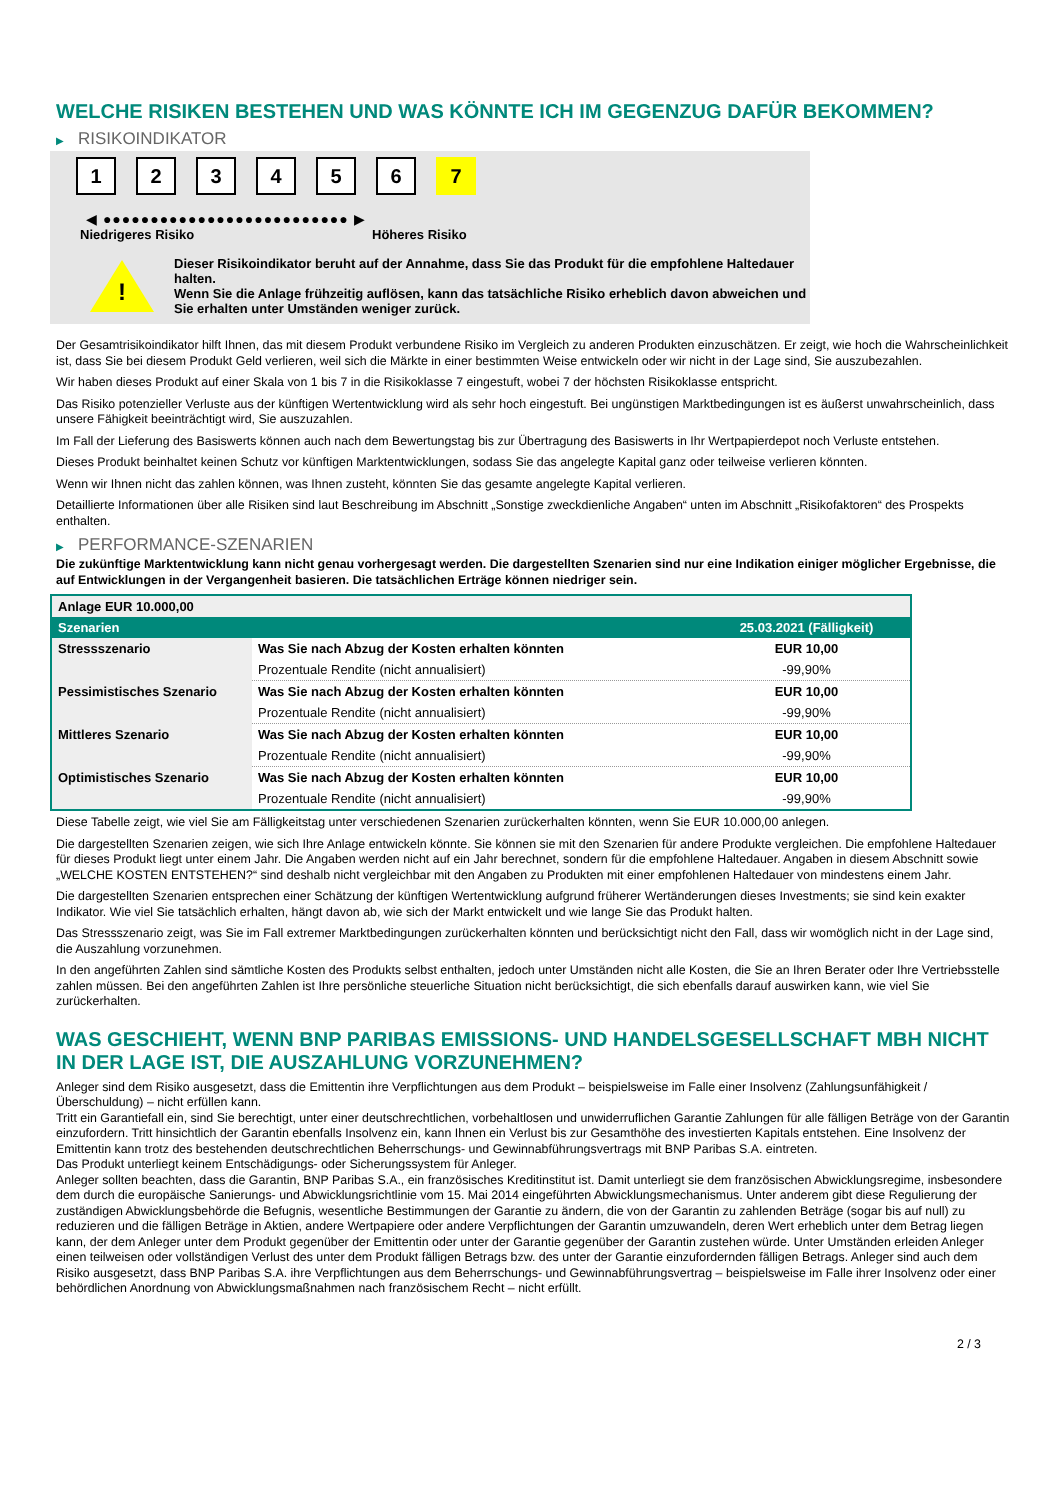WELCHE RISIKEN BESTEHEN UND WAS KÖNNTE ICH IM GEGENZUG DAFÜR BEKOMMEN?
▶ RISIKOINDIKATOR
1 2 3 4 5 6 7
◀ ●●●●●●●●●●●●●●●●●●●●●●●●●● ▶
Niedrigeres Risiko Höheres Risiko
!
Dieser Risikoindikator beruht auf der Annahme, dass Sie das Produkt für die empfohlene Haltedauer halten.
Wenn Sie die Anlage frühzeitig auflösen, kann das tatsächliche Risiko erheblich davon abweichen und Sie erhalten unter Umständen weniger zurück.
Der Gesamtrisikoindikator hilft Ihnen, das mit diesem Produkt verbundene Risiko im Vergleich zu anderen Produkten einzuschätzen. Er zeigt, wie hoch die Wahrscheinlichkeit ist, dass Sie bei diesem Produkt Geld verlieren, weil sich die Märkte in einer bestimmten Weise entwickeln oder wir nicht in der Lage sind, Sie auszubezahlen.
Wir haben dieses Produkt auf einer Skala von 1 bis 7 in die Risikoklasse 7 eingestuft, wobei 7 der höchsten Risikoklasse entspricht.
Das Risiko potenzieller Verluste aus der künftigen Wertentwicklung wird als sehr hoch eingestuft. Bei ungünstigen Marktbedingungen ist es äußerst unwahrscheinlich, dass unsere Fähigkeit beeinträchtigt wird, Sie auszuzahlen.
Im Fall der Lieferung des Basiswerts können auch nach dem Bewertungstag bis zur Übertragung des Basiswerts in Ihr Wertpapierdepot noch Verluste entstehen.
Dieses Produkt beinhaltet keinen Schutz vor künftigen Marktentwicklungen, sodass Sie das angelegte Kapital ganz oder teilweise verlieren könnten.
Wenn wir Ihnen nicht das zahlen können, was Ihnen zusteht, könnten Sie das gesamte angelegte Kapital verlieren.
Detaillierte Informationen über alle Risiken sind laut Beschreibung im Abschnitt „Sonstige zweckdienliche Angaben“ unten im Abschnitt „Risikofaktoren“ des Prospekts enthalten.
▶ PERFORMANCE-SZENARIEN
Die zukünftige Marktentwicklung kann nicht genau vorhergesagt werden. Die dargestellten Szenarien sind nur eine Indikation einiger möglicher Ergebnisse, die auf Entwicklungen in der Vergangenheit basieren. Die tatsächlichen Erträge können niedriger sein.
| Anlage EUR 10.000,00 | | |
| --- | --- | --- |
| Szenarien | | 25.03.2021 (Fälligkeit) |
| Stressszenario | Was Sie nach Abzug der Kosten erhalten könnten | EUR 10,00 |
| | Prozentuale Rendite (nicht annualisiert) | -99,90% |
| Pessimistisches Szenario | Was Sie nach Abzug der Kosten erhalten könnten | EUR 10,00 |
| | Prozentuale Rendite (nicht annualisiert) | -99,90% |
| Mittleres Szenario | Was Sie nach Abzug der Kosten erhalten könnten | EUR 10,00 |
| | Prozentuale Rendite (nicht annualisiert) | -99,90% |
| Optimistisches Szenario | Was Sie nach Abzug der Kosten erhalten könnten | EUR 10,00 |
| | Prozentuale Rendite (nicht annualisiert) | -99,90% |
Diese Tabelle zeigt, wie viel Sie am Fälligkeitstag unter verschiedenen Szenarien zurückerhalten könnten, wenn Sie EUR 10.000,00 anlegen.
Die dargestellten Szenarien zeigen, wie sich Ihre Anlage entwickeln könnte. Sie können sie mit den Szenarien für andere Produkte vergleichen. Die empfohlene Haltedauer für dieses Produkt liegt unter einem Jahr. Die Angaben werden nicht auf ein Jahr berechnet, sondern für die empfohlene Haltedauer. Angaben in diesem Abschnitt sowie „WELCHE KOSTEN ENTSTEHEN?“ sind deshalb nicht vergleichbar mit den Angaben zu Produkten mit einer empfohlenen Haltedauer von mindestens einem Jahr.
Die dargestellten Szenarien entsprechen einer Schätzung der künftigen Wertentwicklung aufgrund früherer Wertänderungen dieses Investments; sie sind kein exakter Indikator. Wie viel Sie tatsächlich erhalten, hängt davon ab, wie sich der Markt entwickelt und wie lange Sie das Produkt halten.
Das Stressszenario zeigt, was Sie im Fall extremer Marktbedingungen zurückerhalten könnten und berücksichtigt nicht den Fall, dass wir womöglich nicht in der Lage sind, die Auszahlung vorzunehmen.
In den angeführten Zahlen sind sämtliche Kosten des Produkts selbst enthalten, jedoch unter Umständen nicht alle Kosten, die Sie an Ihren Berater oder Ihre Vertriebsstelle zahlen müssen. Bei den angeführten Zahlen ist Ihre persönliche steuerliche Situation nicht berücksichtigt, die sich ebenfalls darauf auswirken kann, wie viel Sie zurückerhalten.
WAS GESCHIEHT, WENN BNP PARIBAS EMISSIONS- UND HANDELSGESELLSCHAFT MBH NICHT IN DER LAGE IST, DIE AUSZAHLUNG VORZUNEHMEN?
Anleger sind dem Risiko ausgesetzt, dass die Emittentin ihre Verpflichtungen aus dem Produkt – beispielsweise im Falle einer Insolvenz (Zahlungsunfähigkeit / Überschuldung) – nicht erfüllen kann.
Tritt ein Garantiefall ein, sind Sie berechtigt, unter einer deutschrechtlichen, vorbehaltlosen und unwiderruflichen Garantie Zahlungen für alle fälligen Beträge von der Garantin einzufordern. Tritt hinsichtlich der Garantin ebenfalls Insolvenz ein, kann Ihnen ein Verlust bis zur Gesamthöhe des investierten Kapitals entstehen. Eine Insolvenz der Emittentin kann trotz des bestehenden deutschrechtlichen Beherrschungs- und Gewinnabführungsvertrags mit BNP Paribas S.A. eintreten.
Das Produkt unterliegt keinem Entschädigungs- oder Sicherungssystem für Anleger.
Anleger sollten beachten, dass die Garantin, BNP Paribas S.A., ein französisches Kreditinstitut ist. Damit unterliegt sie dem französischen Abwicklungsregime, insbesondere dem durch die europäische Sanierungs- und Abwicklungsrichtlinie vom 15. Mai 2014 eingeführten Abwicklungsmechanismus. Unter anderem gibt diese Regulierung der zuständigen Abwicklungsbehörde die Befugnis, wesentliche Bestimmungen der Garantie zu ändern, die von der Garantin zu zahlenden Beträge (sogar bis auf null) zu reduzieren und die fälligen Beträge in Aktien, andere Wertpapiere oder andere Verpflichtungen der Garantin umzuwandeln, deren Wert erheblich unter dem Betrag liegen kann, der dem Anleger unter dem Produkt gegenüber der Emittentin oder unter der Garantie gegenüber der Garantin zustehen würde. Unter Umständen erleiden Anleger einen teilweisen oder vollständigen Verlust des unter dem Produkt fälligen Betrags bzw. des unter der Garantie einzufordernden fälligen Betrags. Anleger sind auch dem Risiko ausgesetzt, dass BNP Paribas S.A. ihre Verpflichtungen aus dem Beherrschungs- und Gewinnabführungsvertrag – beispielsweise im Falle ihrer Insolvenz oder einer behördlichen Anordnung von Abwicklungsmaßnahmen nach französischem Recht – nicht erfüllt.
2 / 3